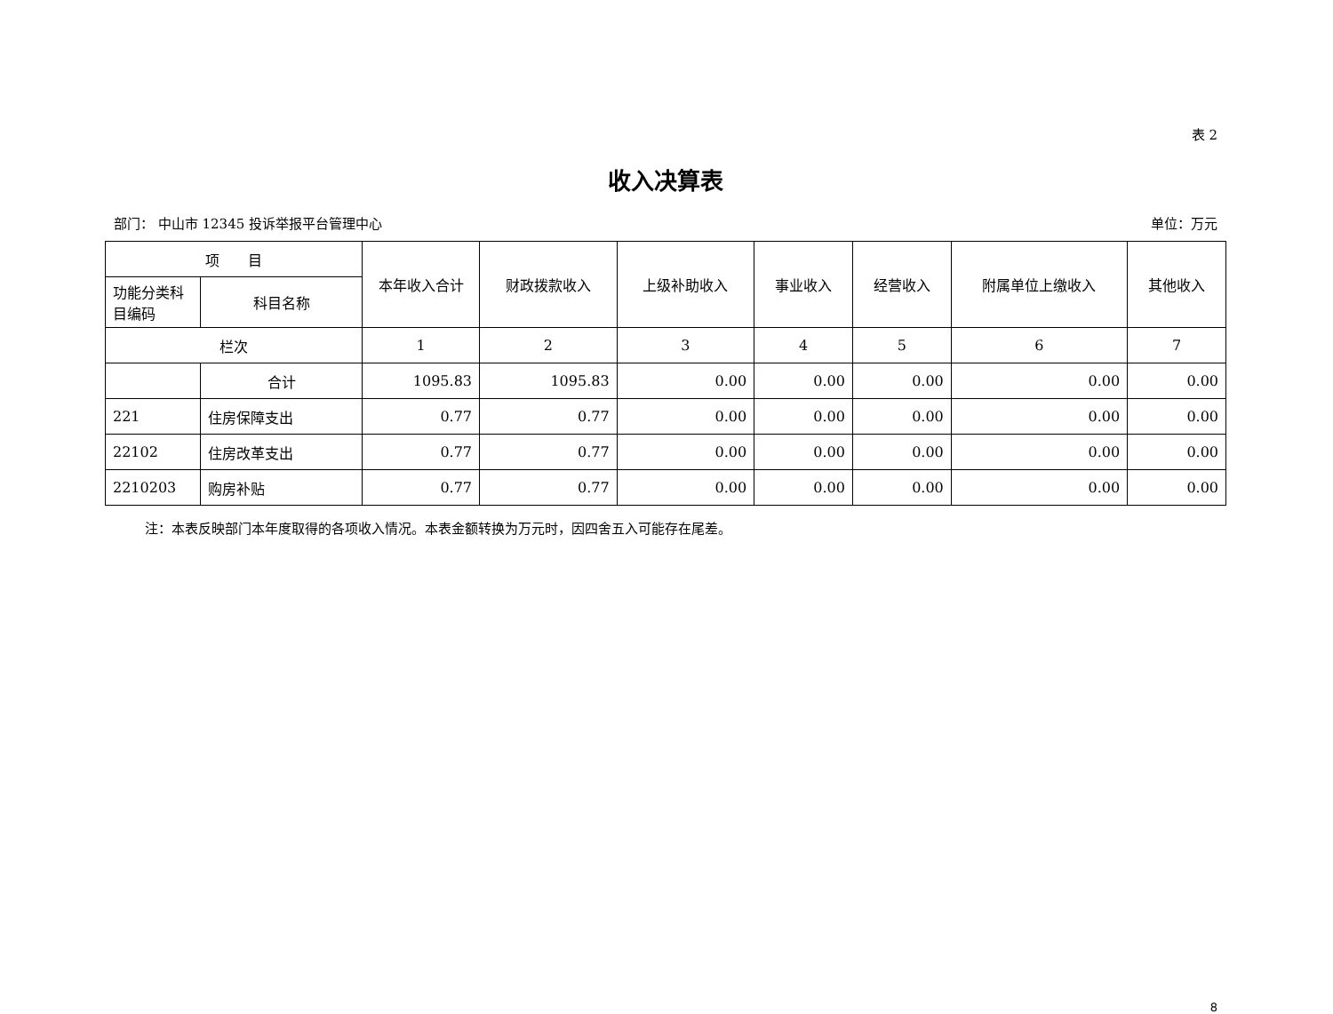表 2
收入决算表
部门： 中山市 12345 投诉举报平台管理中心 单位：万元
| 项 目 | | 本年收入合计 | 财政拨款收入 | 上级补助收入 | 事业收入 | 经营收入 | 附属单位上缴收入 | 其他收入 |
| --- | --- | --- | --- | --- | --- | --- | --- | --- |
| 功能分类科目编码 | 科目名称 | | | | | | | |
| 栏次 | | 1 | 2 | 3 | 4 | 5 | 6 | 7 |
| | 合计 | 1095.83 | 1095.83 | 0.00 | 0.00 | 0.00 | 0.00 | 0.00 |
| 221 | 住房保障支出 | 0.77 | 0.77 | 0.00 | 0.00 | 0.00 | 0.00 | 0.00 |
| 22102 | 住房改革支出 | 0.77 | 0.77 | 0.00 | 0.00 | 0.00 | 0.00 | 0.00 |
| 2210203 | 购房补贴 | 0.77 | 0.77 | 0.00 | 0.00 | 0.00 | 0.00 | 0.00 |
注：本表反映部门本年度取得的各项收入情况。本表金额转换为万元时，因四舍五入可能存在尾差。
8